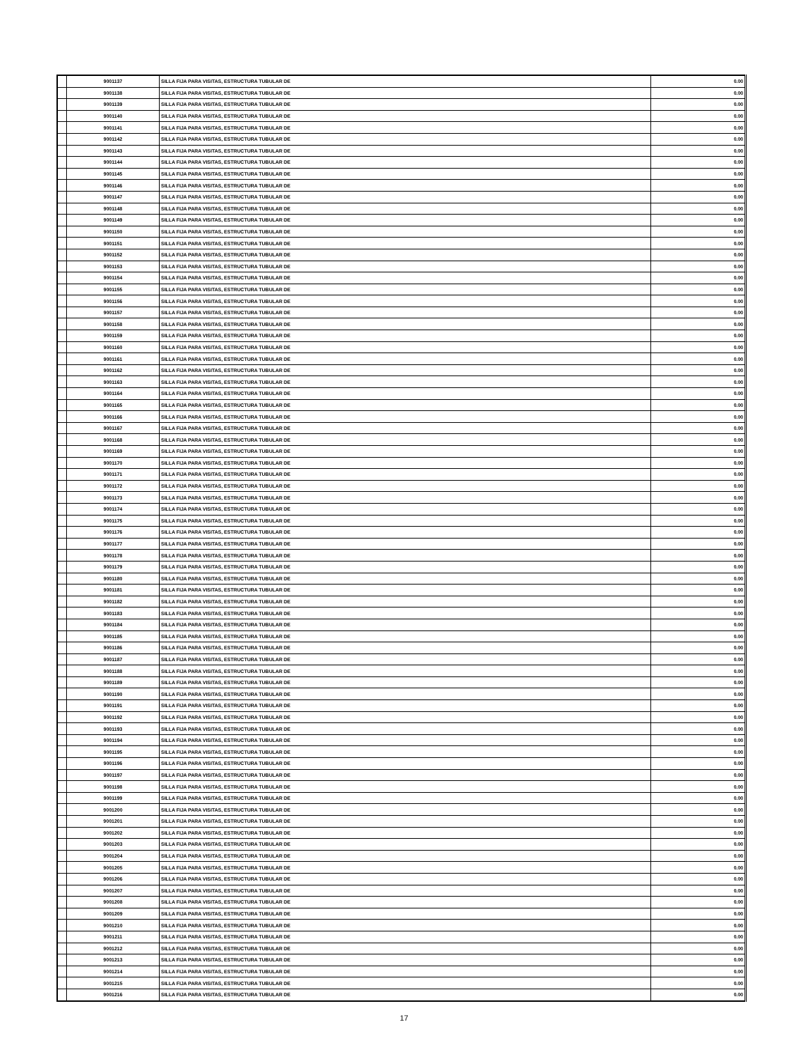| | 9001137 | SILLA FIJA PARA VISITAS, ESTRUCTURA TUBULAR DE | 0.00 |
| | 9001138 | SILLA FIJA PARA VISITAS, ESTRUCTURA TUBULAR DE | 0.00 |
| | 9001139 | SILLA FIJA PARA VISITAS, ESTRUCTURA TUBULAR DE | 0.00 |
| | 9001140 | SILLA FIJA PARA VISITAS, ESTRUCTURA TUBULAR DE | 0.00 |
| | 9001141 | SILLA FIJA PARA VISITAS, ESTRUCTURA TUBULAR DE | 0.00 |
| | 9001142 | SILLA FIJA PARA VISITAS, ESTRUCTURA TUBULAR DE | 0.00 |
| | 9001143 | SILLA FIJA PARA VISITAS, ESTRUCTURA TUBULAR DE | 0.00 |
| | 9001144 | SILLA FIJA PARA VISITAS, ESTRUCTURA TUBULAR DE | 0.00 |
| | 9001145 | SILLA FIJA PARA VISITAS, ESTRUCTURA TUBULAR DE | 0.00 |
| | 9001146 | SILLA FIJA PARA VISITAS, ESTRUCTURA TUBULAR DE | 0.00 |
| | 9001147 | SILLA FIJA PARA VISITAS, ESTRUCTURA TUBULAR DE | 0.00 |
| | 9001148 | SILLA FIJA PARA VISITAS, ESTRUCTURA TUBULAR DE | 0.00 |
| | 9001149 | SILLA FIJA PARA VISITAS, ESTRUCTURA TUBULAR DE | 0.00 |
| | 9001150 | SILLA FIJA PARA VISITAS, ESTRUCTURA TUBULAR DE | 0.00 |
| | 9001151 | SILLA FIJA PARA VISITAS, ESTRUCTURA TUBULAR DE | 0.00 |
| | 9001152 | SILLA FIJA PARA VISITAS, ESTRUCTURA TUBULAR DE | 0.00 |
| | 9001153 | SILLA FIJA PARA VISITAS, ESTRUCTURA TUBULAR DE | 0.00 |
| | 9001154 | SILLA FIJA PARA VISITAS, ESTRUCTURA TUBULAR DE | 0.00 |
| | 9001155 | SILLA FIJA PARA VISITAS, ESTRUCTURA TUBULAR DE | 0.00 |
| | 9001156 | SILLA FIJA PARA VISITAS, ESTRUCTURA TUBULAR DE | 0.00 |
| | 9001157 | SILLA FIJA PARA VISITAS, ESTRUCTURA TUBULAR DE | 0.00 |
| | 9001158 | SILLA FIJA PARA VISITAS, ESTRUCTURA TUBULAR DE | 0.00 |
| | 9001159 | SILLA FIJA PARA VISITAS, ESTRUCTURA TUBULAR DE | 0.00 |
| | 9001160 | SILLA FIJA PARA VISITAS, ESTRUCTURA TUBULAR DE | 0.00 |
| | 9001161 | SILLA FIJA PARA VISITAS, ESTRUCTURA TUBULAR DE | 0.00 |
| | 9001162 | SILLA FIJA PARA VISITAS, ESTRUCTURA TUBULAR DE | 0.00 |
| | 9001163 | SILLA FIJA PARA VISITAS, ESTRUCTURA TUBULAR DE | 0.00 |
| | 9001164 | SILLA FIJA PARA VISITAS, ESTRUCTURA TUBULAR DE | 0.00 |
| | 9001165 | SILLA FIJA PARA VISITAS, ESTRUCTURA TUBULAR DE | 0.00 |
| | 9001166 | SILLA FIJA PARA VISITAS, ESTRUCTURA TUBULAR DE | 0.00 |
| | 9001167 | SILLA FIJA PARA VISITAS, ESTRUCTURA TUBULAR DE | 0.00 |
| | 9001168 | SILLA FIJA PARA VISITAS, ESTRUCTURA TUBULAR DE | 0.00 |
| | 9001169 | SILLA FIJA PARA VISITAS, ESTRUCTURA TUBULAR DE | 0.00 |
| | 9001170 | SILLA FIJA PARA VISITAS, ESTRUCTURA TUBULAR DE | 0.00 |
| | 9001171 | SILLA FIJA PARA VISITAS, ESTRUCTURA TUBULAR DE | 0.00 |
| | 9001172 | SILLA FIJA PARA VISITAS, ESTRUCTURA TUBULAR DE | 0.00 |
| | 9001173 | SILLA FIJA PARA VISITAS, ESTRUCTURA TUBULAR DE | 0.00 |
| | 9001174 | SILLA FIJA PARA VISITAS, ESTRUCTURA TUBULAR DE | 0.00 |
| | 9001175 | SILLA FIJA PARA VISITAS, ESTRUCTURA TUBULAR DE | 0.00 |
| | 9001176 | SILLA FIJA PARA VISITAS, ESTRUCTURA TUBULAR DE | 0.00 |
| | 9001177 | SILLA FIJA PARA VISITAS, ESTRUCTURA TUBULAR DE | 0.00 |
| | 9001178 | SILLA FIJA PARA VISITAS, ESTRUCTURA TUBULAR DE | 0.00 |
| | 9001179 | SILLA FIJA PARA VISITAS, ESTRUCTURA TUBULAR DE | 0.00 |
| | 9001180 | SILLA FIJA PARA VISITAS, ESTRUCTURA TUBULAR DE | 0.00 |
| | 9001181 | SILLA FIJA PARA VISITAS, ESTRUCTURA TUBULAR DE | 0.00 |
| | 9001182 | SILLA FIJA PARA VISITAS, ESTRUCTURA TUBULAR DE | 0.00 |
| | 9001183 | SILLA FIJA PARA VISITAS, ESTRUCTURA TUBULAR DE | 0.00 |
| | 9001184 | SILLA FIJA PARA VISITAS, ESTRUCTURA TUBULAR DE | 0.00 |
| | 9001185 | SILLA FIJA PARA VISITAS, ESTRUCTURA TUBULAR DE | 0.00 |
| | 9001186 | SILLA FIJA PARA VISITAS, ESTRUCTURA TUBULAR DE | 0.00 |
| | 9001187 | SILLA FIJA PARA VISITAS, ESTRUCTURA TUBULAR DE | 0.00 |
| | 9001188 | SILLA FIJA PARA VISITAS, ESTRUCTURA TUBULAR DE | 0.00 |
| | 9001189 | SILLA FIJA PARA VISITAS, ESTRUCTURA TUBULAR DE | 0.00 |
| | 9001190 | SILLA FIJA PARA VISITAS, ESTRUCTURA TUBULAR DE | 0.00 |
| | 9001191 | SILLA FIJA PARA VISITAS, ESTRUCTURA TUBULAR DE | 0.00 |
| | 9001192 | SILLA FIJA PARA VISITAS, ESTRUCTURA TUBULAR DE | 0.00 |
| | 9001193 | SILLA FIJA PARA VISITAS, ESTRUCTURA TUBULAR DE | 0.00 |
| | 9001194 | SILLA FIJA PARA VISITAS, ESTRUCTURA TUBULAR DE | 0.00 |
| | 9001195 | SILLA FIJA PARA VISITAS, ESTRUCTURA TUBULAR DE | 0.00 |
| | 9001196 | SILLA FIJA PARA VISITAS, ESTRUCTURA TUBULAR DE | 0.00 |
| | 9001197 | SILLA FIJA PARA VISITAS, ESTRUCTURA TUBULAR DE | 0.00 |
| | 9001198 | SILLA FIJA PARA VISITAS, ESTRUCTURA TUBULAR DE | 0.00 |
| | 9001199 | SILLA FIJA PARA VISITAS, ESTRUCTURA TUBULAR DE | 0.00 |
| | 9001200 | SILLA FIJA PARA VISITAS, ESTRUCTURA TUBULAR DE | 0.00 |
| | 9001201 | SILLA FIJA PARA VISITAS, ESTRUCTURA TUBULAR DE | 0.00 |
| | 9001202 | SILLA FIJA PARA VISITAS, ESTRUCTURA TUBULAR DE | 0.00 |
| | 9001203 | SILLA FIJA PARA VISITAS, ESTRUCTURA TUBULAR DE | 0.00 |
| | 9001204 | SILLA FIJA PARA VISITAS, ESTRUCTURA TUBULAR DE | 0.00 |
| | 9001205 | SILLA FIJA PARA VISITAS, ESTRUCTURA TUBULAR DE | 0.00 |
| | 9001206 | SILLA FIJA PARA VISITAS, ESTRUCTURA TUBULAR DE | 0.00 |
| | 9001207 | SILLA FIJA PARA VISITAS, ESTRUCTURA TUBULAR DE | 0.00 |
| | 9001208 | SILLA FIJA PARA VISITAS, ESTRUCTURA TUBULAR DE | 0.00 |
| | 9001209 | SILLA FIJA PARA VISITAS, ESTRUCTURA TUBULAR DE | 0.00 |
| | 9001210 | SILLA FIJA PARA VISITAS, ESTRUCTURA TUBULAR DE | 0.00 |
| | 9001211 | SILLA FIJA PARA VISITAS, ESTRUCTURA TUBULAR DE | 0.00 |
| | 9001212 | SILLA FIJA PARA VISITAS, ESTRUCTURA TUBULAR DE | 0.00 |
| | 9001213 | SILLA FIJA PARA VISITAS, ESTRUCTURA TUBULAR DE | 0.00 |
| | 9001214 | SILLA FIJA PARA VISITAS, ESTRUCTURA TUBULAR DE | 0.00 |
| | 9001215 | SILLA FIJA PARA VISITAS, ESTRUCTURA TUBULAR DE | 0.00 |
| | 9001216 | SILLA FIJA PARA VISITAS, ESTRUCTURA TUBULAR DE | 0.00 |
17